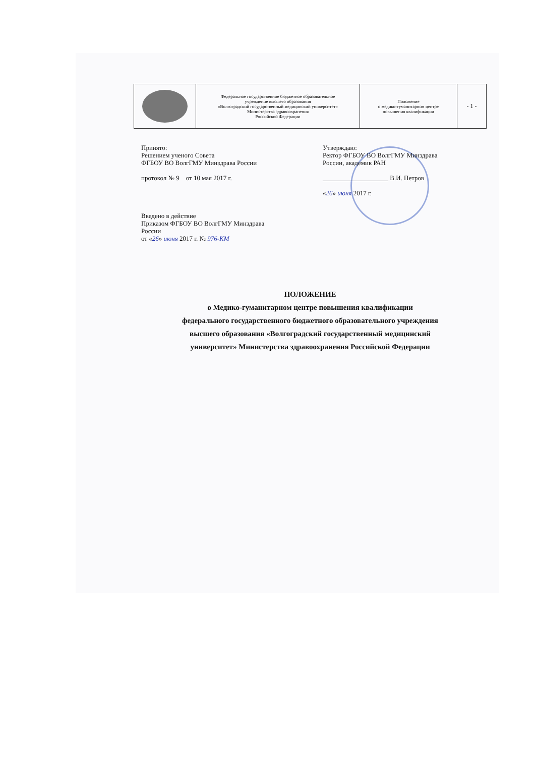| | Федеральное государственное бюджетное образовательное учреждение высшего образования «Волгоградский государственный медицинский университет» Министерства здравоохранения Российской Федерации | Положение о медико-гуманитарном центре повышения квалификации | - 1 - |
Принято:
Решением ученого Совета
ФГБОУ ВО ВолгГМУ Минздрава России
протокол № 9 от 10 мая 2017 г.
Введено в действие
Приказом ФГБОУ ВО ВолгГМУ Минздрава
России
от «26» июня 2017 г. № 976-КМ
Утверждаю:
Ректор ФГБОУ ВО ВолгГМУ Минздрава
России, академик РАН
____________________ В.И. Петров
«26» июня 2017 г.
ПОЛОЖЕНИЕ
о Медико-гуманитарном центре повышения квалификации
федерального государственного бюджетного образовательного учреждения
высшего образования «Волгоградский государственный медицинский
университет» Министерства здравоохранения Российской Федерации